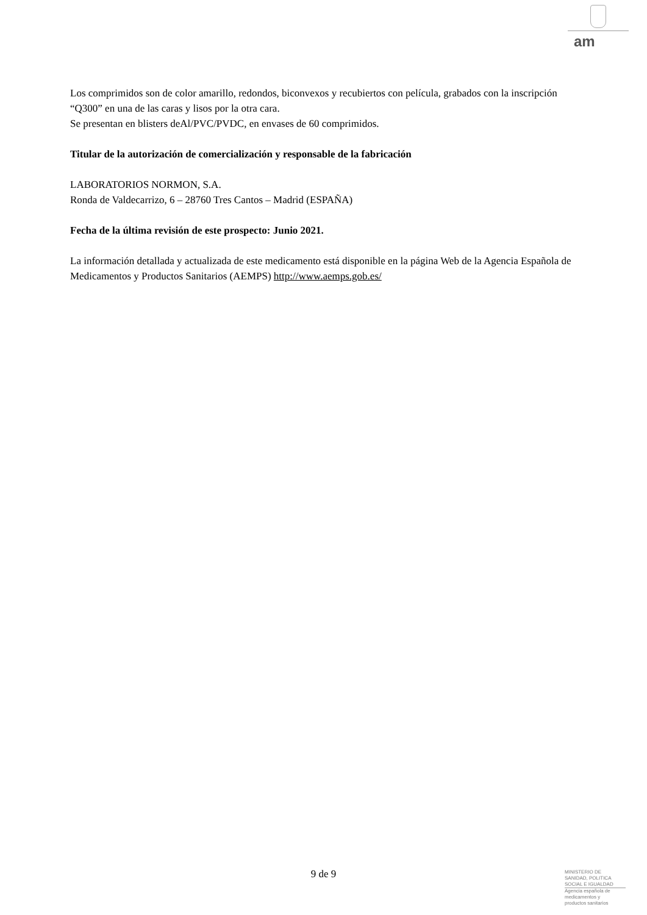am
Los comprimidos son de color amarillo, redondos, biconvexos y recubiertos con película, grabados con la inscripción “Q300” en una de las caras y lisos por la otra cara.
Se presentan en blisters deAl/PVC/PVDC, en envases de 60 comprimidos.
Titular de la autorización de comercialización y responsable de la fabricación
LABORATORIOS NORMON, S.A.
Ronda de Valdecarrizo, 6 – 28760 Tres Cantos – Madrid (ESPAÑA)
Fecha de la última revisión de este prospecto: Junio 2021.
La información detallada y actualizada de este medicamento está disponible en la página Web de la Agencia Española de Medicamentos y Productos Sanitarios (AEMPS) http://www.aemps.gob.es/
9 de 9
MINISTERIO DE
SANIDAD, POLITICA
SOCIAL E IGUALDAD
Agencia española de
medicamentos y
productos sanitarios